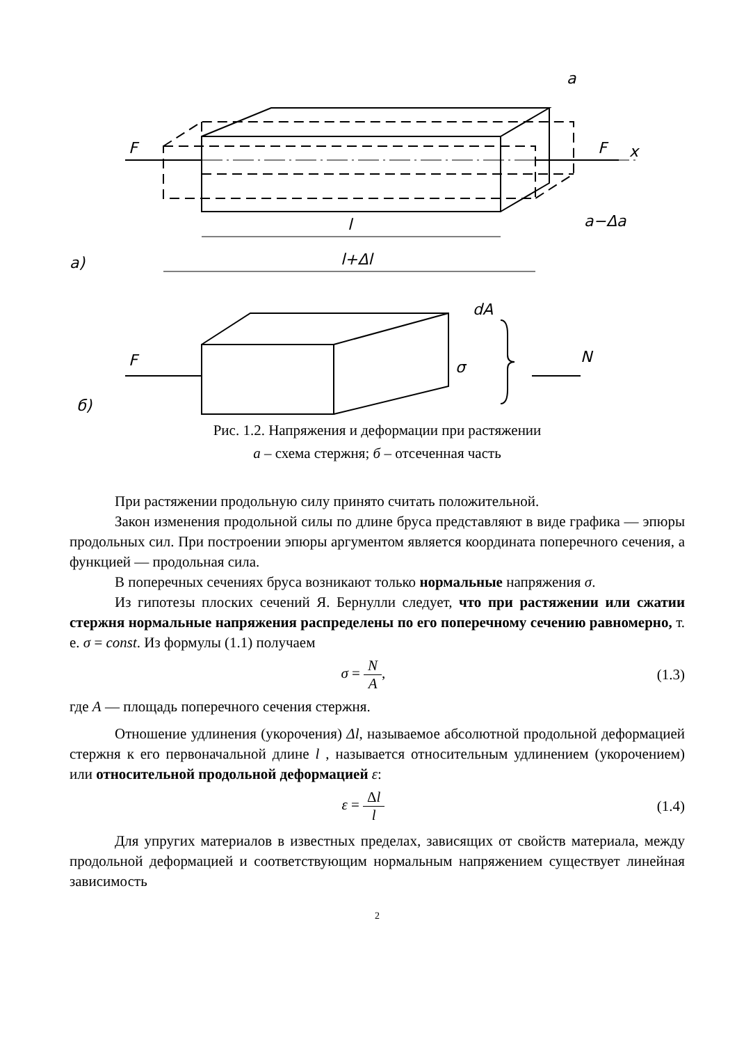F
F
x
l
l+Δl
a)
a
a−Δa
F
dA
σ
N
б)
Рис. 1.2. Напряжения и деформации при растяжении
а – схема стержня; б – отсеченная часть
При растяжении продольную силу принято считать положительной.
Закон изменения продольной силы по длине бруса представляют в виде графика — эпюры продольных сил. При построении эпюры аргументом является координата поперечного сечения, а функцией — продольная сила.
В поперечных сечениях бруса возникают только нормальные напряжения σ.
Из гипотезы плоских сечений Я. Бернулли следует, что при растяжении или сжатии стержня нормальные напряжения распределены по его поперечному сечению равномерно, т. е. σ = const. Из формулы (1.1) получаем
σ = N A, (1.3)
где A — площадь поперечного сечения стержня.
Отношение удлинения (укорочения) Δl, называемое абсолютной продольной деформацией стержня к его первоначальной длине l , называется относительным удлинением (укорочением) или относительной продольной деформацией ε:
ε = Δl l (1.4)
Для упругих материалов в известных пределах, зависящих от свойств материала, между продольной деформацией и соответствующим нормальным напряжением существует линейная зависимость
2